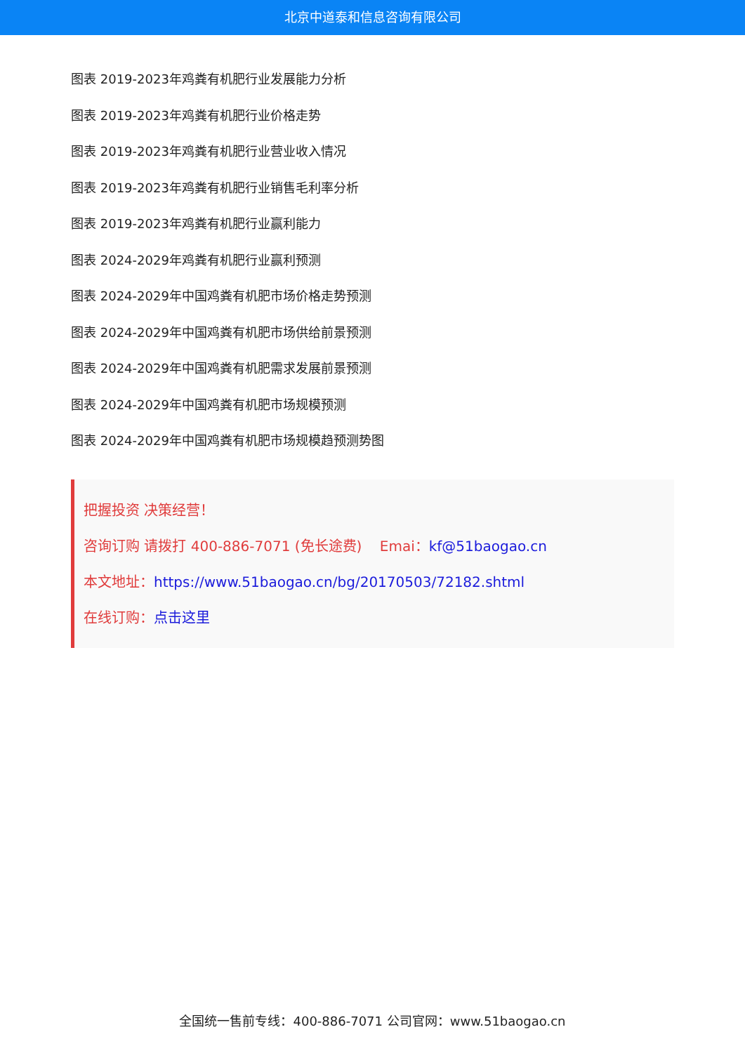北京中道泰和信息咨询有限公司
图表 2019-2023年鸡粪有机肥行业发展能力分析
图表 2019-2023年鸡粪有机肥行业价格走势
图表 2019-2023年鸡粪有机肥行业营业收入情况
图表 2019-2023年鸡粪有机肥行业销售毛利率分析
图表 2019-2023年鸡粪有机肥行业赢利能力
图表 2024-2029年鸡粪有机肥行业赢利预测
图表 2024-2029年中国鸡粪有机肥市场价格走势预测
图表 2024-2029年中国鸡粪有机肥市场供给前景预测
图表 2024-2029年中国鸡粪有机肥需求发展前景预测
图表 2024-2029年中国鸡粪有机肥市场规模预测
图表 2024-2029年中国鸡粪有机肥市场规模趋预测势图
把握投资 决策经营！
咨询订购 请拨打 400-886-7071 (免长途费) Emai：kf@51baogao.cn
本文地址：https://www.51baogao.cn/bg/20170503/72182.shtml
在线订购：点击这里
全国统一售前专线：400-886-7071 公司官网：www.51baogao.cn